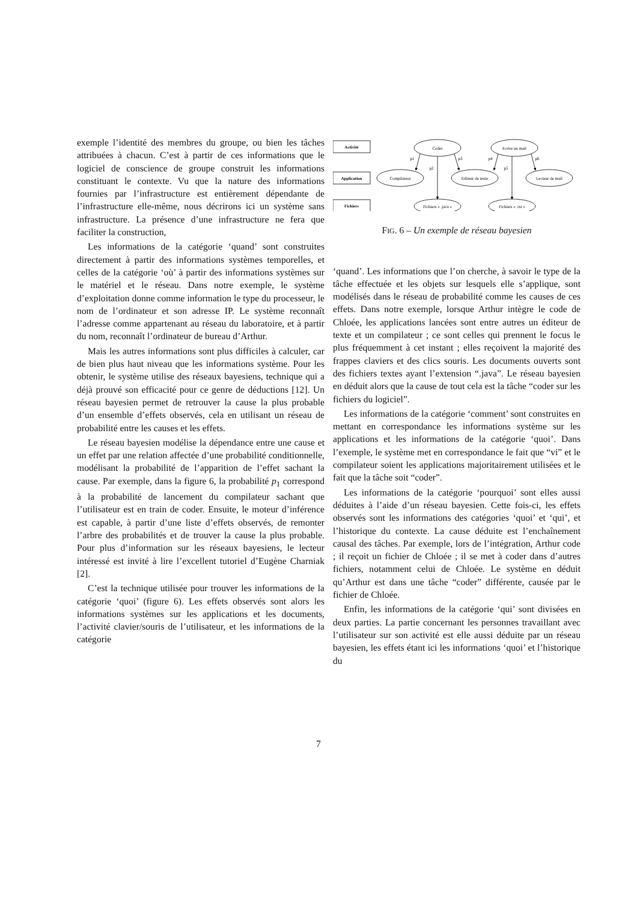exemple l’identité des membres du groupe, ou bien les tâches attribuées à chacun. C’est à partir de ces informations que le logiciel de conscience de groupe construit les informations constituant le contexte. Vu que la nature des informations fournies par l’infrastructure est entièrement dépendante de l’infrastructure elle-même, nous décrirons ici un système sans infrastructure. La présence d’une infrastructure ne fera que faciliter la construction,
Les informations de la catégorie ‘quand’ sont construites directement à partir des informations systèmes temporelles, et celles de la catégorie ‘où’ à partir des informations systèmes sur le matériel et le réseau. Dans notre exemple, le système d’exploitation donne comme information le type du processeur, le nom de l’ordinateur et son adresse IP. Le système reconnaît l’adresse comme appartenant au réseau du laboratoire, et à partir du nom, reconnaît l’ordinateur de bureau d’Arthur.
Mais les autres informations sont plus difficiles à calculer, car de bien plus haut niveau que les informations système. Pour les obtenir, le système utilise des réseaux bayesiens, technique qui a déjà prouvé son efficacité pour ce genre de déductions [12]. Un réseau bayesien permet de retrouver la cause la plus probable d’un ensemble d’effets observés, cela en utilisant un réseau de probabilité entre les causes et les effets.
Le réseau bayesien modélise la dépendance entre une cause et un effet par une relation affectée d’une probabilité conditionnelle, modélisant la probabilité de l’apparition de l’effet sachant la cause. Par exemple, dans la figure 6, la probabilité p<sub>1</sub> correspond à la probabilité de lancement du compilateur sachant que l’utilisateur est en train de coder. Ensuite, le moteur d’inférence est capable, à partir d’une liste d’effets observés, de remonter l’arbre des probabilités et de trouver la cause la plus probable. Pour plus d’information sur les réseaux bayesiens, le lecteur intéressé est invité à lire l’excellent tutoriel d’Eugène Charniak [2].
C’est la technique utilisée pour trouver les informations de la catégorie ‘quoi’ (figure 6). Les effets observés sont alors les informations systèmes sur les applications et les documents, l’activité clavier/souris de l’utilisateur, et les informations de la catégorie
Activité
Application
Fichiers
Coder
Ecrire un mail
Compilateur
Editeur de texte
Lecteur de mail
Fichiers « .java »
Fichiers « .txt »
p1
p2
p3
p4
p5
p6
FIG. 6 – Un exemple de réseau bayesien
‘quand’. Les informations que l’on cherche, à savoir le type de la tâche effectuée et les objets sur lesquels elle s’applique, sont modélisés dans le réseau de probabilité comme les causes de ces effets. Dans notre exemple, lorsque Arthur intègre le code de Chloée, les applications lancées sont entre autres un éditeur de texte et un compilateur ; ce sont celles qui prennent le focus le plus fréquemment à cet instant ; elles reçoivent la majorité des frappes claviers et des clics souris. Les documents ouverts sont des fichiers textes ayant l’extension “.java”. Le réseau bayesien en déduit alors que la cause de tout cela est la tâche “coder sur les fichiers du logiciel”.
Les informations de la catégorie ‘comment’ sont construites en mettant en correspondance les informations système sur les applications et les informations de la catégorie ‘quoi’. Dans l’exemple, le système met en correspondance le fait que “vi” et le compilateur soient les applications majoritairement utilisées et le fait que la tâche soit “coder”.
Les informations de la catégorie ‘pourquoi’ sont elles aussi déduites à l’aide d’un réseau bayesien. Cette fois-ci, les effets observés sont les informations des catégories ‘quoi’ et ‘qui’, et l’historique du contexte. La cause déduite est l’enchaînement causal des tâches. Par exemple, lors de l’intégration, Arthur code ; il reçoit un fichier de Chloée ; il se met à coder dans d’autres fichiers, notamment celui de Chloée. Le système en déduit qu’Arthur est dans une tâche “coder” différente, causée par le fichier de Chloée.
Enfin, les informations de la catégorie ‘qui’ sont divisées en deux parties. La partie concernant les personnes travaillant avec l’utilisateur sur son activité est elle aussi déduite par un réseau bayesien, les effets étant ici les informations ‘quoi’ et l’historique du
7